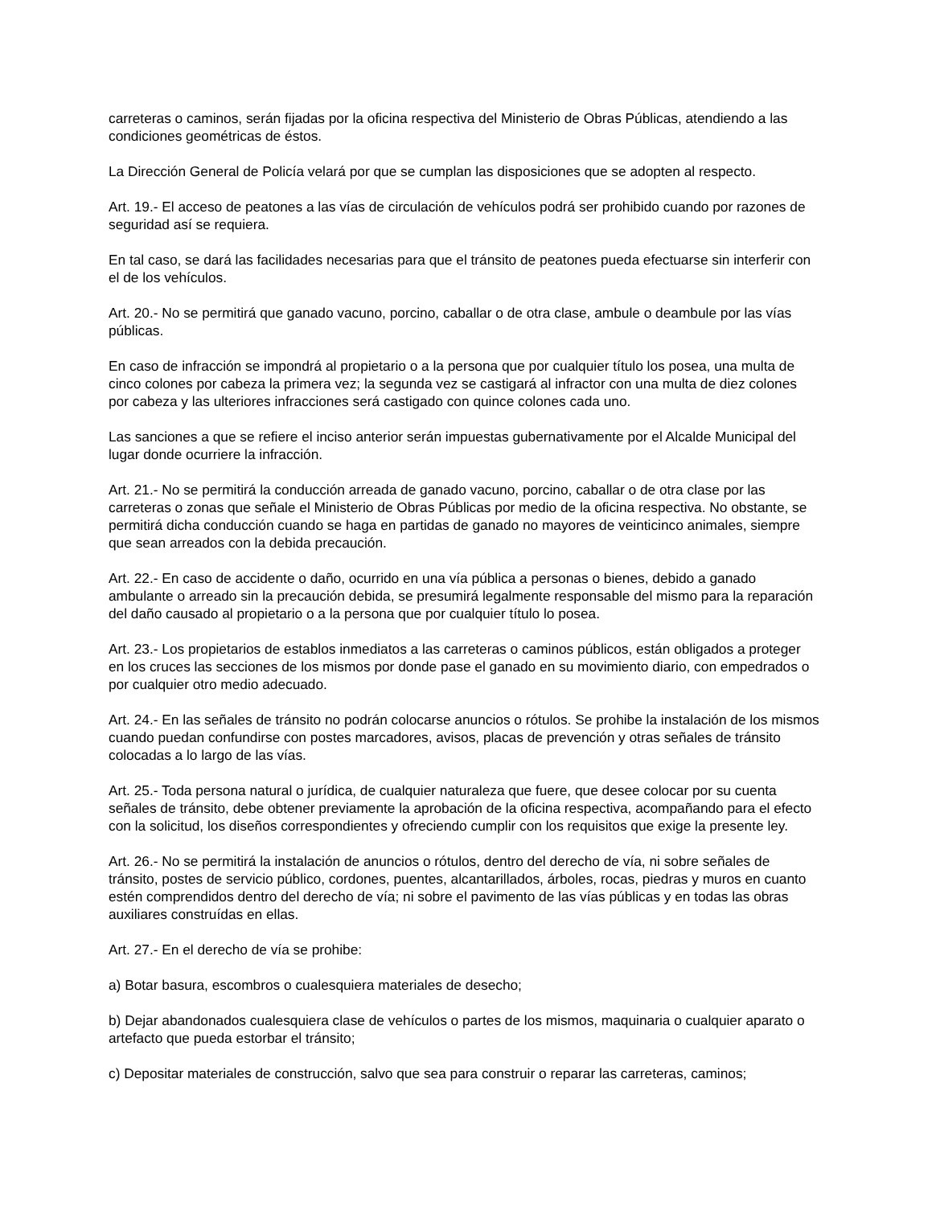carreteras o caminos, serán fijadas por la oficina respectiva del Ministerio de Obras Públicas, atendiendo a las condiciones geométricas de éstos.
La Dirección General de Policía velará por que se cumplan las disposiciones que se adopten al respecto.
Art. 19.- El acceso de peatones a las vías de circulación de vehículos podrá ser prohibido cuando por razones de seguridad así se requiera.
En tal caso, se dará las facilidades necesarias para que el tránsito de peatones pueda efectuarse sin interferir con el de los vehículos.
Art. 20.- No se permitirá que ganado vacuno, porcino, caballar o de otra clase, ambule o deambule por las vías públicas.
En caso de infracción se impondrá al propietario o a la persona que por cualquier título los posea, una multa de cinco colones por cabeza la primera vez; la segunda vez se castigará al infractor con una multa de diez colones por cabeza y las ulteriores infracciones será castigado con quince colones cada uno.
Las sanciones a que se refiere el inciso anterior serán impuestas gubernativamente por el Alcalde Municipal del lugar donde ocurriere la infracción.
Art. 21.- No se permitirá la conducción arreada de ganado vacuno, porcino, caballar o de otra clase por las carreteras o zonas que señale el Ministerio de Obras Públicas por medio de la oficina respectiva. No obstante, se permitirá dicha conducción cuando se haga en partidas de ganado no mayores de veinticinco animales, siempre que sean arreados con la debida precaución.
Art. 22.- En caso de accidente o daño, ocurrido en una vía pública a personas o bienes, debido a ganado ambulante o arreado sin la precaución debida, se presumirá legalmente responsable del mismo para la reparación del daño causado al propietario o a la persona que por cualquier título lo posea.
Art. 23.- Los propietarios de establos inmediatos a las carreteras o caminos públicos, están obligados a proteger en los cruces las secciones de los mismos por donde pase el ganado en su movimiento diario, con empedrados o por cualquier otro medio adecuado.
Art. 24.- En las señales de tránsito no podrán colocarse anuncios o rótulos. Se prohibe la instalación de los mismos cuando puedan confundirse con postes marcadores, avisos, placas de prevención y otras señales de tránsito colocadas a lo largo de las vías.
Art. 25.- Toda persona natural o jurídica, de cualquier naturaleza que fuere, que desee colocar por su cuenta señales de tránsito, debe obtener previamente la aprobación de la oficina respectiva, acompañando para el efecto con la solicitud, los diseños correspondientes y ofreciendo cumplir con los requisitos que exige la presente ley.
Art. 26.- No se permitirá la instalación de anuncios o rótulos, dentro del derecho de vía, ni sobre señales de tránsito, postes de servicio público, cordones, puentes, alcantarillados, árboles, rocas, piedras y muros en cuanto estén comprendidos dentro del derecho de vía; ni sobre el pavimento de las vías públicas y en todas las obras auxiliares construídas en ellas.
Art. 27.- En el derecho de vía se prohibe:
a) Botar basura, escombros o cualesquiera materiales de desecho;
b) Dejar abandonados cualesquiera clase de vehículos o partes de los mismos, maquinaria o cualquier aparato o artefacto que pueda estorbar el tránsito;
c) Depositar materiales de construcción, salvo que sea para construir o reparar las carreteras, caminos;